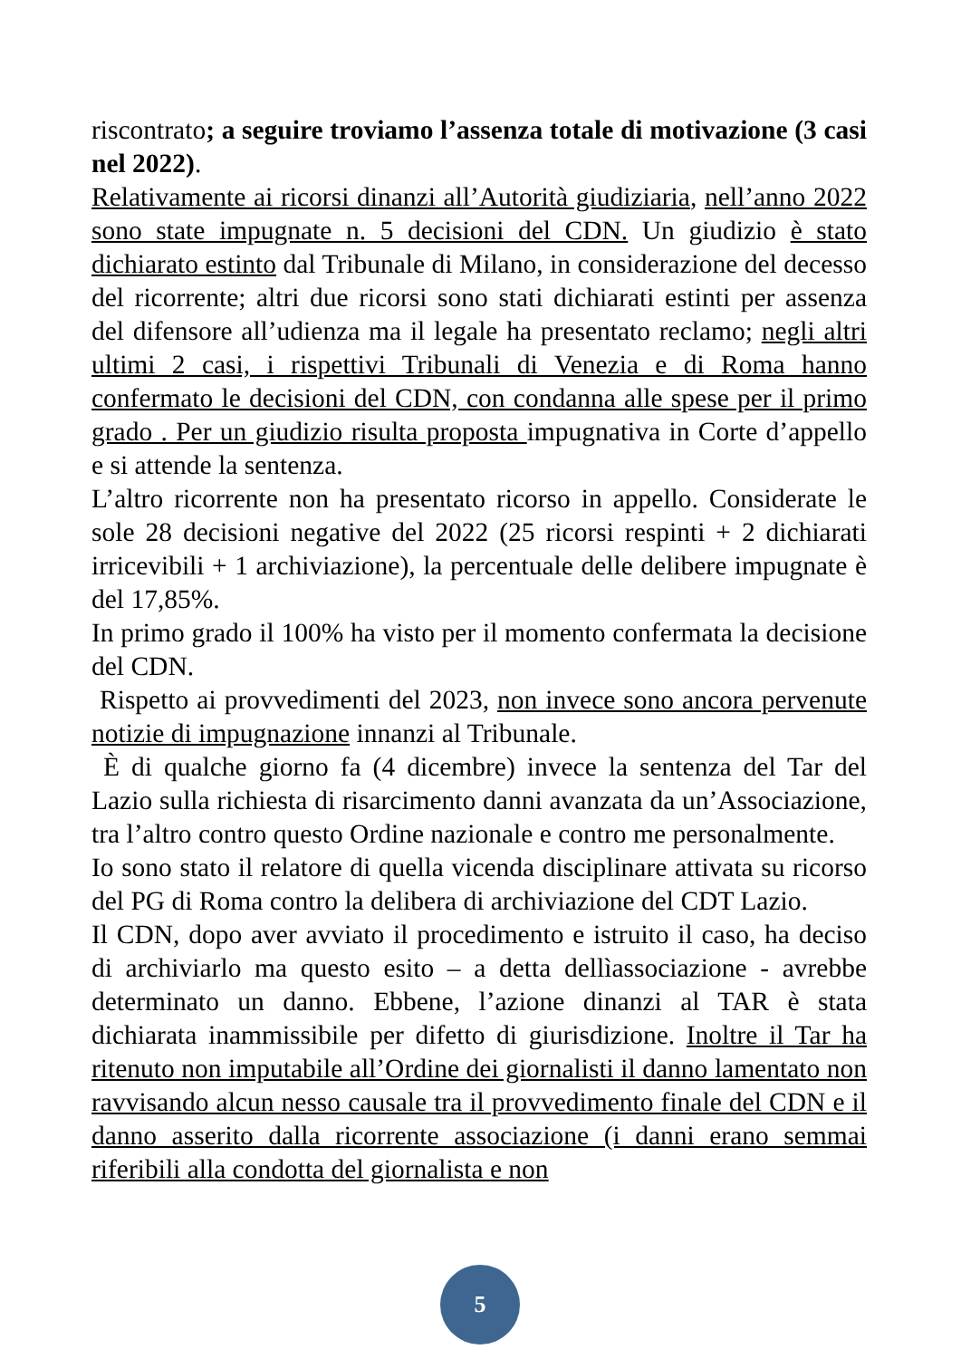riscontrato; a seguire troviamo l’assenza totale di motivazione (3 casi nel 2022).
Relativamente ai ricorsi dinanzi all’Autorità giudiziaria, nell’anno 2022 sono state impugnate n. 5 decisioni del CDN. Un giudizio è stato dichiarato estinto dal Tribunale di Milano, in considerazione del decesso del ricorrente; altri due ricorsi sono stati dichiarati estinti per assenza del difensore all’udienza ma il legale ha presentato reclamo; negli altri ultimi 2 casi, i rispettivi Tribunali di Venezia e di Roma hanno confermato le decisioni del CDN, con condanna alle spese per il primo grado . Per un giudizio risulta proposta impugnativa in Corte d’appello e si attende la sentenza.
L’altro ricorrente non ha presentato ricorso in appello. Considerate le sole 28 decisioni negative del 2022 (25 ricorsi respinti + 2 dichiarati irricevibili + 1 archiviazione), la percentuale delle delibere impugnate è del 17,85%.
In primo grado il 100% ha visto per il momento confermata la decisione del CDN.
Rispetto ai provvedimenti del 2023, non invece sono ancora pervenute notizie di impugnazione innanzi al Tribunale.
È di qualche giorno fa (4 dicembre) invece la sentenza del Tar del Lazio sulla richiesta di risarcimento danni avanzata da un’Associazione, tra l’altro contro questo Ordine nazionale e contro me personalmente.
Io sono stato il relatore di quella vicenda disciplinare attivata su ricorso del PG di Roma contro la delibera di archiviazione del CDT Lazio.
Il CDN, dopo aver avviato il procedimento e istruito il caso, ha deciso di archiviarlo ma questo esito – a detta dellìassociazione - avrebbe determinato un danno. Ebbene, l’azione dinanzi al TAR è stata dichiarata inammissibile per difetto di giurisdizione. Inoltre il Tar ha ritenuto non imputabile all’Ordine dei giornalisti il danno lamentato non ravvisando alcun nesso causale tra il provvedimento finale del CDN e il danno asserito dalla ricorrente associazione (i danni erano semmai riferibili alla condotta del giornalista e non
5